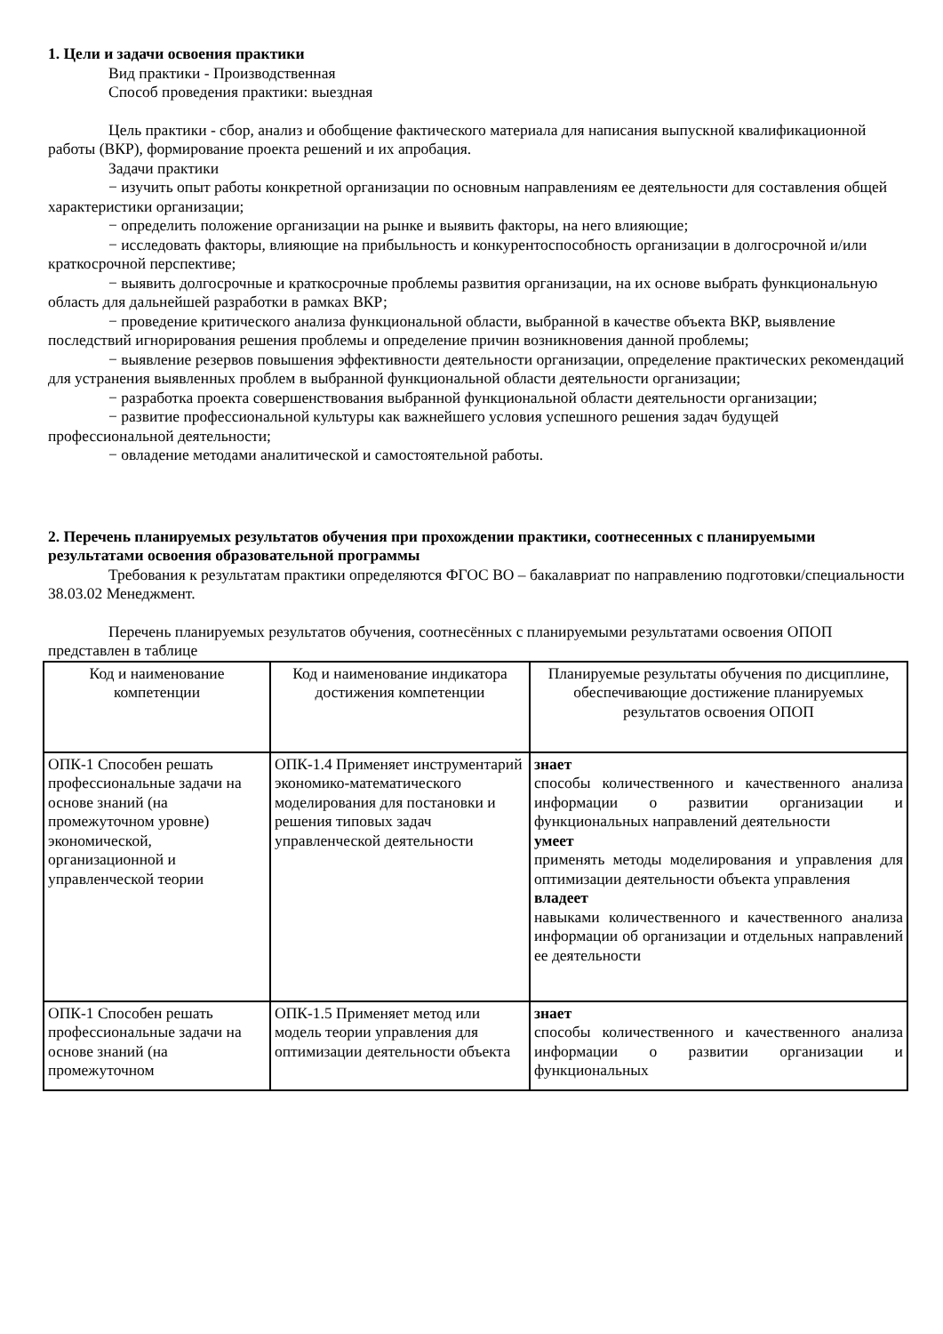1. Цели и задачи освоения практики
Вид практики - Производственная
Способ проведения практики: выездная
Цель практики - сбор, анализ и обобщение фактического материала для написания выпускной квалификационной работы (ВКР), формирование проекта решений и их апробация.
Задачи практики
− изучить опыт работы конкретной организации по основным направлениям ее деятельности для составления общей характеристики организации;
− определить положение организации на рынке и выявить факторы, на него влияющие;
− исследовать факторы, влияющие на прибыльность и конкурентоспособность организации в долгосрочной и/или краткосрочной перспективе;
− выявить долгосрочные и краткосрочные проблемы развития организации, на их основе выбрать функциональную область для дальнейшей разработки в рамках ВКР;
− проведение критического анализа функциональной области, выбранной в качестве объекта ВКР, выявление последствий игнорирования решения проблемы и определение причин возникновения данной проблемы;
− выявление резервов повышения эффективности деятельности организации, определение практических рекомендаций для устранения выявленных проблем в выбранной функциональной области деятельности организации;
− разработка проекта совершенствования выбранной функциональной области деятельности организации;
− развитие профессиональной культуры как важнейшего условия успешного решения задач будущей профессиональной деятельности;
− овладение методами аналитической и самостоятельной работы.
2. Перечень планируемых результатов обучения при прохождении практики, соотнесенных с планируемыми результатами освоения образовательной программы
Требования к результатам практики определяются ФГОС ВО – бакалавриат по направлению подготовки/специальности 38.03.02 Менеджмент.
Перечень планируемых результатов обучения, соотнесённых с планируемыми результатами освоения ОПОП представлен в таблице
| Код и наименование компетенции | Код и наименование индикатора достижения компетенции | Планируемые результаты обучения по дисциплине, обеспечивающие достижение планируемых результатов освоения ОПОП |
| --- | --- | --- |
| ОПК-1 Способен решать профессиональные задачи на основе знаний (на промежуточном уровне) экономической, организационной и управленческой теории | ОПК-1.4 Применяет инструментарий экономико-математического моделирования для постановки и решения типовых задач управленческой деятельности | знает способы количественного и качественного анализа информации о развитии организации и функциональных направлений деятельности умеет применять методы моделирования и управления для оптимизации деятельности объекта управления владеет навыками количественного и качественного анализа информации об организации и отдельных направлений ее деятельности |
| ОПК-1 Способен решать профессиональные задачи на основе знаний (на промежуточном | ОПК-1.5 Применяет метод или модель теории управления для оптимизации деятельности объекта | знает способы количественного и качественного анализа информации о развитии организации и функциональных |